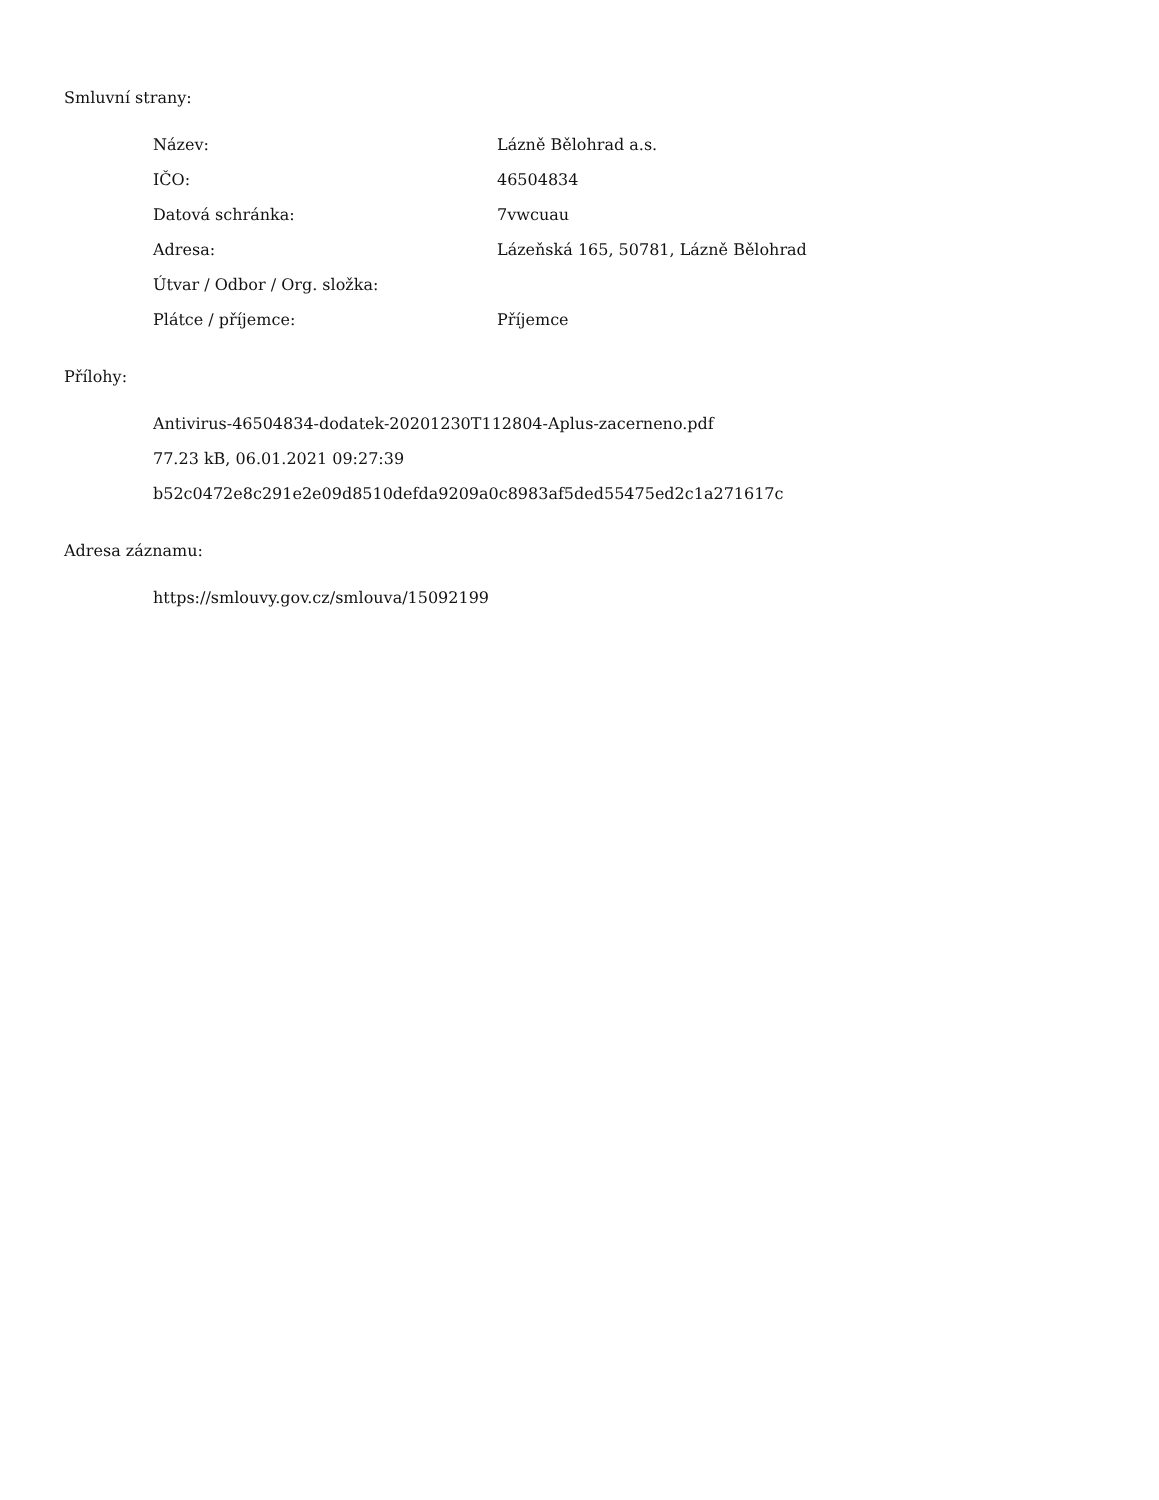Smluvní strany:
| Název: | Lázně Bělohrad a.s. |
| IČO: | 46504834 |
| Datová schránka: | 7vwcuau |
| Adresa: | Lázeňská 165, 50781, Lázně Bělohrad |
| Útvar / Odbor / Org. složka: | |
| Plátce / příjemce: | Příjemce |
Přílohy:
Antivirus-46504834-dodatek-20201230T112804-Aplus-zacerneno.pdf
77.23 kB, 06.01.2021 09:27:39
b52c0472e8c291e2e09d8510defda9209a0c8983af5ded55475ed2c1a271617c
Adresa záznamu:
https://smlouvy.gov.cz/smlouva/15092199